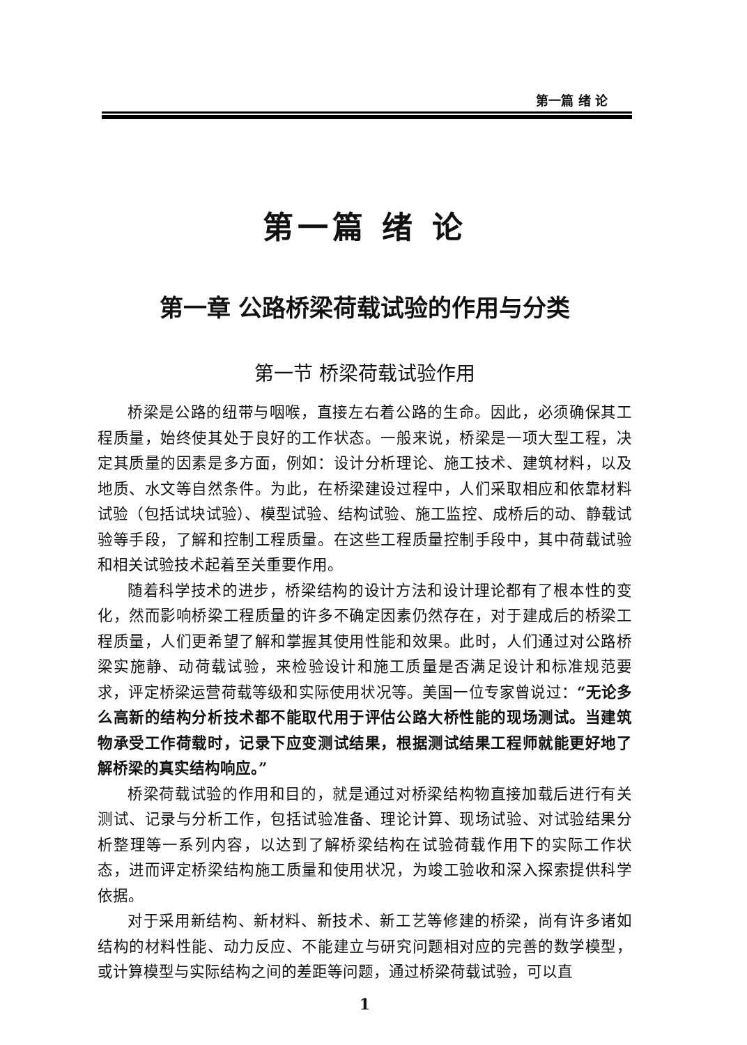第一篇 绪 论
第一篇 绪 论
第一章 公路桥梁荷载试验的作用与分类
第一节 桥梁荷载试验作用
桥梁是公路的纽带与咽喉，直接左右着公路的生命。因此，必须确保其工程质量，始终使其处于良好的工作状态。一般来说，桥梁是一项大型工程，决定其质量的因素是多方面，例如：设计分析理论、施工技术、建筑材料，以及地质、水文等自然条件。为此，在桥梁建设过程中，人们采取相应和依靠材料试验（包括试块试验）、模型试验、结构试验、施工监控、成桥后的动、静载试验等手段，了解和控制工程质量。在这些工程质量控制手段中，其中荷载试验和相关试验技术起着至关重要作用。
随着科学技术的进步，桥梁结构的设计方法和设计理论都有了根本性的变化，然而影响桥梁工程质量的许多不确定因素仍然存在，对于建成后的桥梁工程质量，人们更希望了解和掌握其使用性能和效果。此时，人们通过对公路桥梁实施静、动荷载试验，来检验设计和施工质量是否满足设计和标准规范要求，评定桥梁运营荷载等级和实际使用状况等。美国一位专家曾说过：“无论多么高新的结构分析技术都不能取代用于评估公路大桥性能的现场测试。当建筑物承受工作荷载时，记录下应变测试结果，根据测试结果工程师就能更好地了解桥梁的真实结构响应。”
桥梁荷载试验的作用和目的，就是通过对桥梁结构物直接加载后进行有关测试、记录与分析工作，包括试验准备、理论计算、现场试验、对试验结果分析整理等一系列内容，以达到了解桥梁结构在试验荷载作用下的实际工作状态，进而评定桥梁结构施工质量和使用状况，为竣工验收和深入探索提供科学依据。
对于采用新结构、新材料、新技术、新工艺等修建的桥梁，尚有许多诸如结构的材料性能、动力反应、不能建立与研究问题相对应的完善的数学模型，或计算模型与实际结构之间的差距等问题，通过桥梁荷载试验，可以直
1